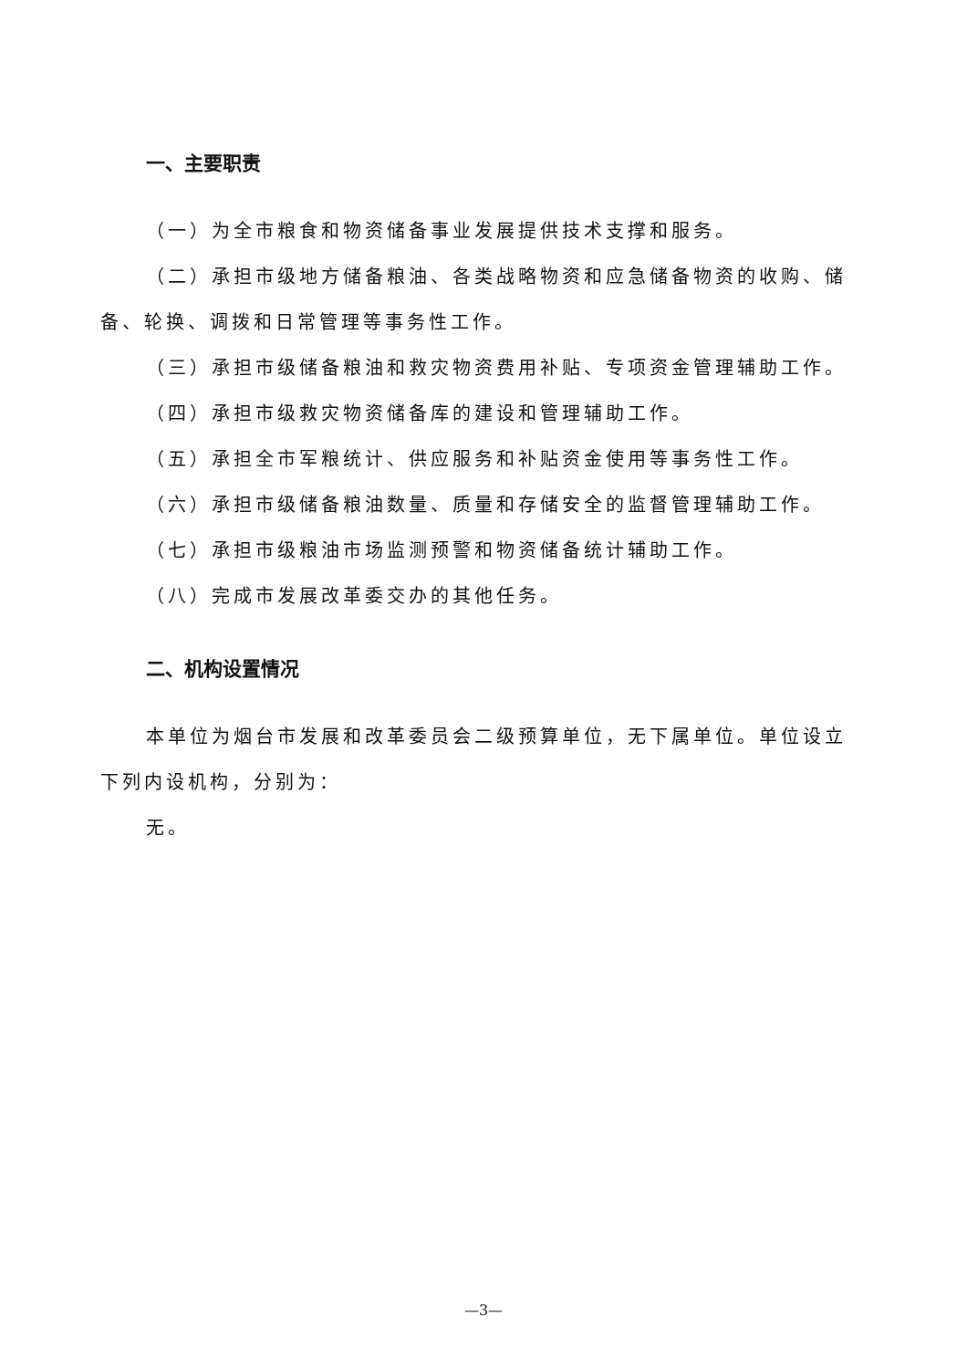一、主要职责
（一）为全市粮食和物资储备事业发展提供技术支撑和服务。
（二）承担市级地方储备粮油、各类战略物资和应急储备物资的收购、储备、轮换、调拨和日常管理等事务性工作。
（三）承担市级储备粮油和救灾物资费用补贴、专项资金管理辅助工作。
（四）承担市级救灾物资储备库的建设和管理辅助工作。
（五）承担全市军粮统计、供应服务和补贴资金使用等事务性工作。
（六）承担市级储备粮油数量、质量和存储安全的监督管理辅助工作。
（七）承担市级粮油市场监测预警和物资储备统计辅助工作。
（八）完成市发展改革委交办的其他任务。
二、机构设置情况
本单位为烟台市发展和改革委员会二级预算单位，无下属单位。单位设立下列内设机构，分别为：
无。
—3—